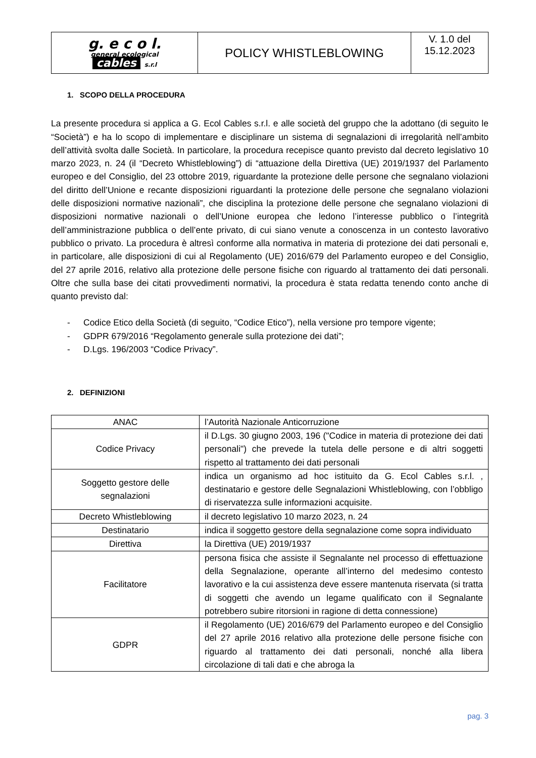| g. e c o l. general ecological cables s.r.l | POLICY WHISTLEBLOWING | V. 1.0 del 15.12.2023 |
1. SCOPO DELLA PROCEDURA
La presente procedura si applica a G. Ecol Cables s.r.l. e alle società del gruppo che la adottano (di seguito le “Società”) e ha lo scopo di implementare e disciplinare un sistema di segnalazioni di irregolarità nell’ambito dell’attività svolta dalle Società. In particolare, la procedura recepisce quanto previsto dal decreto legislativo 10 marzo 2023, n. 24 (il “Decreto Whistleblowing”) di “attuazione della Direttiva (UE) 2019/1937 del Parlamento europeo e del Consiglio, del 23 ottobre 2019, riguardante la protezione delle persone che segnalano violazioni del diritto dell’Unione e recante disposizioni riguardanti la protezione delle persone che segnalano violazioni delle disposizioni normative nazionali”, che disciplina la protezione delle persone che segnalano violazioni di disposizioni normative nazionali o dell’Unione europea che ledono l’interesse pubblico o l’integrità dell’amministrazione pubblica o dell’ente privato, di cui siano venute a conoscenza in un contesto lavorativo pubblico o privato. La procedura è altresì conforme alla normativa in materia di protezione dei dati personali e, in particolare, alle disposizioni di cui al Regolamento (UE) 2016/679 del Parlamento europeo e del Consiglio, del 27 aprile 2016, relativo alla protezione delle persone fisiche con riguardo al trattamento dei dati personali. Oltre che sulla base dei citati provvedimenti normativi, la procedura è stata redatta tenendo conto anche di quanto previsto dal:
- Codice Etico della Società (di seguito, “Codice Etico”), nella versione pro tempore vigente;
- GDPR 679/2016 “Regolamento generale sulla protezione dei dati”;
- D.Lgs. 196/2003 “Codice Privacy”.
2. DEFINIZIONI
| ANAC | l’Autorità Nazionale Anticorruzione |
| Codice Privacy | il D.Lgs. 30 giugno 2003, 196 ("Codice in materia di protezione dei dati personali") che prevede la tutela delle persone e di altri soggetti rispetto al trattamento dei dati personali |
| Soggetto gestore delle segnalazioni | indica un organismo ad hoc istituito da G. Ecol Cables s.r.l. , destinatario e gestore delle Segnalazioni Whistleblowing, con l’obbligo di riservatezza sulle informazioni acquisite. |
| Decreto Whistleblowing | il decreto legislativo 10 marzo 2023, n. 24 |
| Destinatario | indica il soggetto gestore della segnalazione come sopra individuato |
| Direttiva | la Direttiva (UE) 2019/1937 |
| Facilitatore | persona fisica che assiste il Segnalante nel processo di effettuazione della Segnalazione, operante all’interno del medesimo contesto lavorativo e la cui assistenza deve essere mantenuta riservata (si tratta di soggetti che avendo un legame qualificato con il Segnalante potrebbero subire ritorsioni in ragione di detta connessione) |
| GDPR | il Regolamento (UE) 2016/679 del Parlamento europeo e del Consiglio del 27 aprile 2016 relativo alla protezione delle persone fisiche con riguardo al trattamento dei dati personali, nonché alla libera circolazione di tali dati e che abroga la |
pag. 3